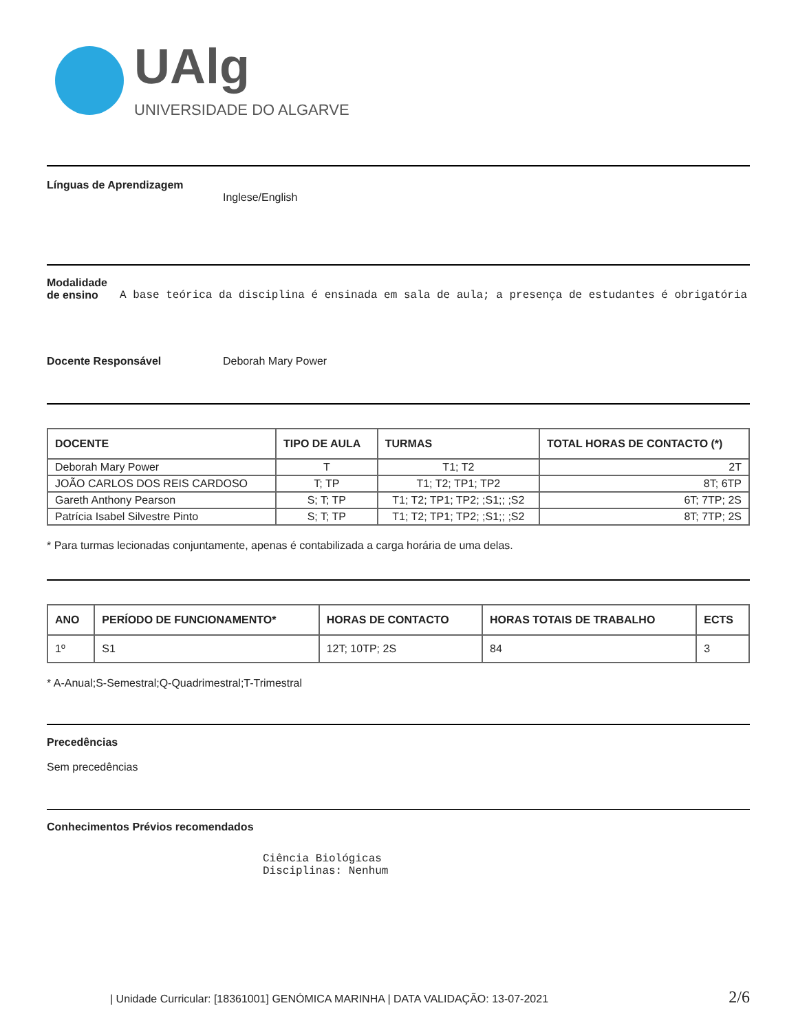UAlg
UNIVERSIDADE DO ALGARVE
Línguas de Aprendizagem
Inglese/English
Modalidade
de ensino A base teórica da disciplina é ensinada em sala de aula; a presença de estudantes é obrigatória
Docente Responsável Deborah Mary Power
| DOCENTE | TIPO DE AULA | TURMAS | TOTAL HORAS DE CONTACTO (*) |
| --- | --- | --- | --- |
| Deborah Mary Power | T | T1; T2 | 2T |
| JOÃO CARLOS DOS REIS CARDOSO | T; TP | T1; T2; TP1; TP2 | 8T; 6TP |
| Gareth Anthony Pearson | S; T; TP | T1; T2; TP1; TP2; ;S1;; ;S2 | 6T; 7TP; 2S |
| Patrícia Isabel Silvestre Pinto | S; T; TP | T1; T2; TP1; TP2; ;S1;; ;S2 | 8T; 7TP; 2S |
* Para turmas lecionadas conjuntamente, apenas é contabilizada a carga horária de uma delas.
| ANO | PERÍODO DE FUNCIONAMENTO* | HORAS DE CONTACTO | HORAS TOTAIS DE TRABALHO | ECTS |
| --- | --- | --- | --- | --- |
| 1º | S1 | 12T; 10TP; 2S | 84 | 3 |
* A-Anual;S-Semestral;Q-Quadrimestral;T-Trimestral
Precedências
Sem precedências
Conhecimentos Prévios recomendados
Ciência Biológicas
Disciplinas: Nenhum
| Unidade Curricular: [18361001] GENÓMICA MARINHA | DATA VALIDAÇÃO: 13-07-2021 2/6